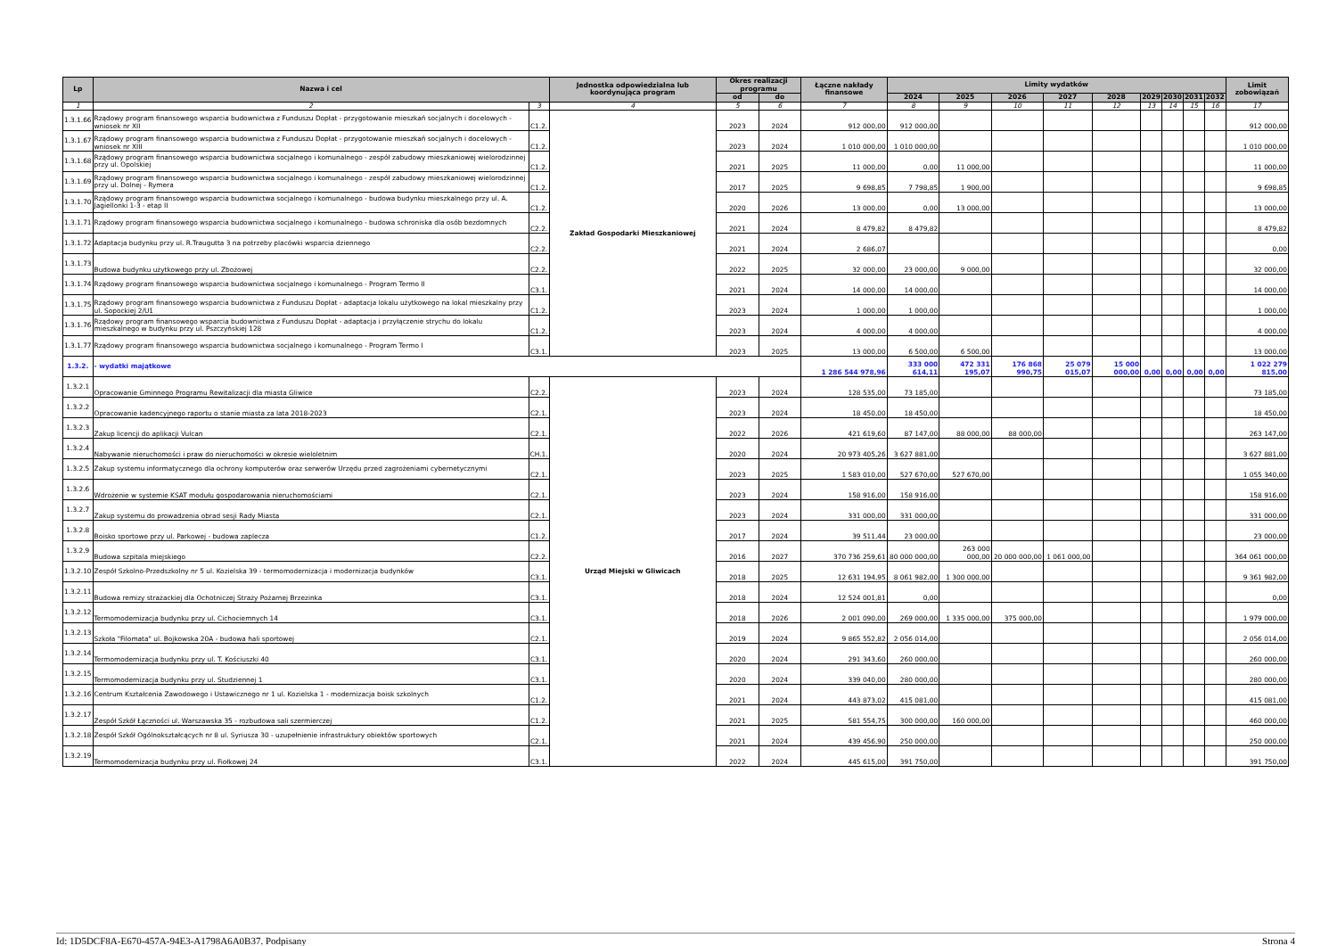| Lp | Nazwa i cel | | Jednostka odpowiedzialna lub koordynująca program | Okres realizacji programu | | Łączne nakłady finansowe | Limity wydatków | | | | | | | | | Limit zobowiązań |
| --- | --- | --- | --- | --- | --- | --- | --- | --- | --- | --- | --- | --- | --- | --- | --- | --- |
| | | | | od | do | | 2024 | 2025 | 2026 | 2027 | 2028 | 2029 | 2030 | 2031 | 2032 | |
| 1 | 2 | 3 | 4 | 5 | 6 | 7 | 8 | 9 | 10 | 11 | 12 | 13 | 14 | 15 | 16 | 17 |
| 1.3.1.66 | Rządowy program finansowego wsparcia budownictwa z Funduszu Dopłat - przygotowanie mieszkań socjalnych i docelowych - wniosek nr XII | C1.2. | Zakład Gospodarki Mieszkaniowej | 2023 | 2024 | 912 000,00 | 912 000,00 | | | | | | | | | 912 000,00 |
| 1.3.1.67 | Rządowy program finansowego wsparcia budownictwa z Funduszu Dopłat - przygotowanie mieszkań socjalnych i docelowych - wniosek nr XIII | C1.2. | | 2023 | 2024 | 1 010 000,00 | 1 010 000,00 | | | | | | | | | 1 010 000,00 |
| 1.3.1.68 | Rządowy program finansowego wsparcia budownictwa socjalnego i komunalnego - zespół zabudowy mieszkaniowej wielorodzinnej przy ul. Opolskiej | C1.2. | | 2021 | 2025 | 11 000,00 | 0,00 | 11 000,00 | | | | | | | | 11 000,00 |
| 1.3.1.69 | Rządowy program finansowego wsparcia budownictwa socjalnego i komunalnego - zespół zabudowy mieszkaniowej wielorodzinnej przy ul. Dolnej - Rymera | C1.2. | | 2017 | 2025 | 9 698,85 | 7 798,85 | 1 900,00 | | | | | | | | 9 698,85 |
| 1.3.1.70 | Rządowy program finansowego wsparcia budownictwa socjalnego i komunalnego - budowa budynku mieszkalnego przy ul. A. Jagiellonki 1-3 - etap II | C1.2. | | 2020 | 2026 | 13 000,00 | 0,00 | 13 000,00 | | | | | | | | 13 000,00 |
| 1.3.1.71 | Rządowy program finansowego wsparcia budownictwa socjalnego i komunalnego - budowa schroniska dla osób bezdomnych | C2.2. | | 2021 | 2024 | 8 479,82 | 8 479,82 | | | | | | | | | 8 479,82 |
| 1.3.1.72 | Adaptacja budynku przy ul. R.Traugutta 3 na potrzeby placówki wsparcia dziennego | C2.2. | | 2021 | 2024 | 2 686,07 | | | | | | | | | | 0,00 |
| 1.3.1.73 | Budowa budynku użytkowego przy ul. Zbożowej | C2.2. | | 2022 | 2025 | 32 000,00 | 23 000,00 | 9 000,00 | | | | | | | | 32 000,00 |
| 1.3.1.74 | Rządowy program finansowego wsparcia budownictwa socjalnego i komunalnego - Program Termo II | C3.1. | | 2021 | 2024 | 14 000,00 | 14 000,00 | | | | | | | | | 14 000,00 |
| 1.3.1.75 | Rządowy program finansowego wsparcia budownictwa z Funduszu Dopłat - adaptacja lokalu użytkowego na lokal mieszkalny przy ul. Sopockiej 2/U1 | C1.2. | | 2023 | 2024 | 1 000,00 | 1 000,00 | | | | | | | | | 1 000,00 |
| 1.3.1.76 | Rządowy program finansowego wsparcia budownictwa z Funduszu Dopłat - adaptacja i przyłączenie strychu do lokalu mieszkalnego w budynku przy ul. Pszczyńskiej 128 | C1.2. | | 2023 | 2024 | 4 000,00 | 4 000,00 | | | | | | | | | 4 000,00 |
| 1.3.1.77 | Rządowy program finansowego wsparcia budownictwa socjalnego i komunalnego - Program Termo I | C3.1. | | 2023 | 2025 | 13 000,00 | 6 500,00 | 6 500,00 | | | | | | | | 13 000,00 |
| 1.3.2. | - wydatki majątkowe | | | | | 1 286 544 978,96 | 333 000 614,11 | 472 331 195,07 | 176 868 990,75 | 25 079 015,07 | 15 000 000,00 | 0,00 | 0,00 | 0,00 | 0,00 | 1 022 279 815,00 |
| 1.3.2.1 | Opracowanie Gminnego Programu Rewitalizacji dla miasta Gliwice | C2.2. | Urząd Miejski w Gliwicach | 2023 | 2024 | 128 535,00 | 73 185,00 | | | | | | | | | 73 185,00 |
| 1.3.2.2 | Opracowanie kadencyjnego raportu o stanie miasta za lata 2018-2023 | C2.1. | | 2023 | 2024 | 18 450,00 | 18 450,00 | | | | | | | | | 18 450,00 |
| 1.3.2.3 | Zakup licencji do aplikacji Vulcan | C2.1. | | 2022 | 2026 | 421 619,60 | 87 147,00 | 88 000,00 | 88 000,00 | | | | | | | 263 147,00 |
| 1.3.2.4 | Nabywanie nieruchomości i praw do nieruchomości w okresie wieloletnim | CH.1. | | 2020 | 2024 | 20 973 405,26 | 3 627 881,00 | | | | | | | | | 3 627 881,00 |
| 1.3.2.5 | Zakup systemu informatycznego dla ochrony komputerów oraz serwerów Urzędu przed zagrożeniami cybernetycznymi | C2.1. | | 2023 | 2025 | 1 583 010,00 | 527 670,00 | 527 670,00 | | | | | | | | 1 055 340,00 |
| 1.3.2.6 | Wdrożenie w systemie KSAT modułu gospodarowania nieruchomościami | C2.1. | | 2023 | 2024 | 158 916,00 | 158 916,00 | | | | | | | | | 158 916,00 |
| 1.3.2.7 | Zakup systemu do prowadzenia obrad sesji Rady Miasta | C2.1. | | 2023 | 2024 | 331 000,00 | 331 000,00 | | | | | | | | | 331 000,00 |
| 1.3.2.8 | Boisko sportowe przy ul. Parkowej - budowa zaplecza | C1.2. | | 2017 | 2024 | 39 511,44 | 23 000,00 | | | | | | | | | 23 000,00 |
| 1.3.2.9 | Budowa szpitala miejskiego | C2.2. | | 2016 | 2027 | 370 736 259,61 | 80 000 000,00 | 263 000 000,00 | 20 000 000,00 | 1 061 000,00 | | | | | | 364 061 000,00 |
| 1.3.2.10 | Zespół Szkolno-Przedszkolny nr 5 ul. Kozielska 39 - termomodernizacja i modernizacja budynków | C3.1. | | 2018 | 2025 | 12 631 194,95 | 8 061 982,00 | 1 300 000,00 | | | | | | | | 9 361 982,00 |
| 1.3.2.11 | Budowa remizy strażackiej dla Ochotniczej Straży Pożarnej Brzezinka | C3.1. | | 2018 | 2024 | 12 524 001,81 | 0,00 | | | | | | | | | 0,00 |
| 1.3.2.12 | Termomodernizacja budynku przy ul. Cichociemnych 14 | C3.1. | | 2018 | 2026 | 2 001 090,00 | 269 000,00 | 1 335 000,00 | 375 000,00 | | | | | | | 1 979 000,00 |
| 1.3.2.13 | Szkoła "Filomata" ul. Bojkowska 20A - budowa hali sportowej | C2.1. | | 2019 | 2024 | 9 865 552,82 | 2 056 014,00 | | | | | | | | | 2 056 014,00 |
| 1.3.2.14 | Termomodernizacja budynku przy ul. T. Kościuszki 40 | C3.1. | | 2020 | 2024 | 291 343,60 | 260 000,00 | | | | | | | | | 260 000,00 |
| 1.3.2.15 | Termomodernizacja budynku przy ul. Studziennej 1 | C3.1. | | 2020 | 2024 | 339 040,00 | 280 000,00 | | | | | | | | | 280 000,00 |
| 1.3.2.16 | Centrum Kształcenia Zawodowego i Ustawicznego nr 1 ul. Kozielska 1 - modernizacja boisk szkolnych | C1.2. | | 2021 | 2024 | 443 873,02 | 415 081,00 | | | | | | | | | 415 081,00 |
| 1.3.2.17 | Zespół Szkół Łączności ul. Warszawska 35 - rozbudowa sali szermierczej | C1.2. | | 2021 | 2025 | 581 554,75 | 300 000,00 | 160 000,00 | | | | | | | | 460 000,00 |
| 1.3.2.18 | Zespół Szkół Ogólnokształcących nr 8 ul. Syriusza 30 - uzupełnienie infrastruktury obiektów sportowych | C2.1. | | 2021 | 2024 | 439 456,90 | 250 000,00 | | | | | | | | | 250 000,00 |
| 1.3.2.19 | Termomodernizacja budynku przy ul. Fiołkowej 24 | C3.1. | | 2022 | 2024 | 445 615,00 | 391 750,00 | | | | | | | | | 391 750,00 |
Id: 1D5DCF8A-E670-457A-94E3-A1798A6A0B37. Podpisany Strona 4